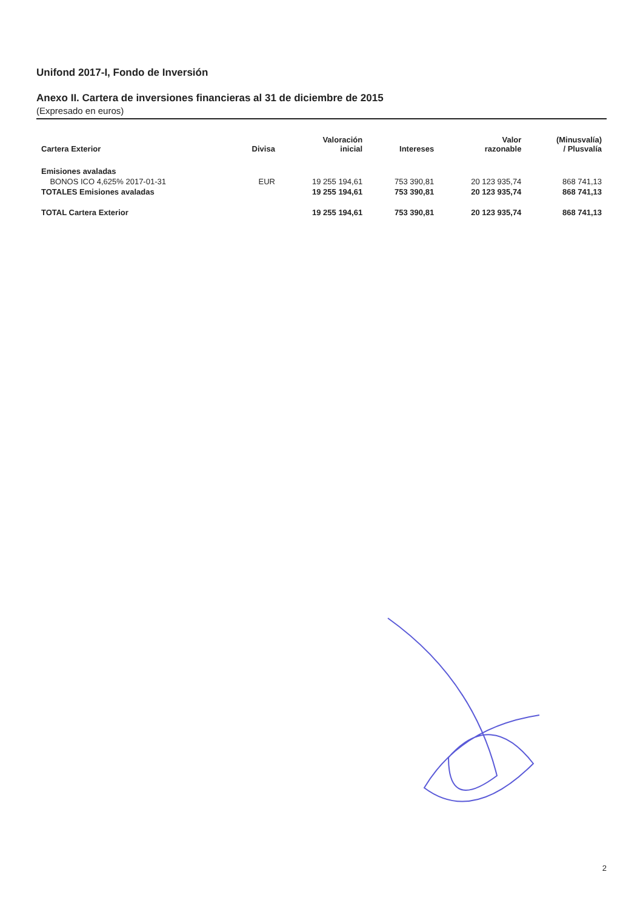Unifond 2017-I, Fondo de Inversión
Anexo II. Cartera de inversiones financieras al 31 de diciembre de 2015
(Expresado en euros)
| Cartera Exterior | Divisa | Valoración inicial | Intereses | Valor razonable | (Minusvalía) / Plusvalía |
| --- | --- | --- | --- | --- | --- |
| Emisiones avaladas | | | | | |
| BONOS ICO 4,625% 2017-01-31 | EUR | 19 255 194,61 | 753 390,81 | 20 123 935,74 | 868 741,13 |
| TOTALES Emisiones avaladas | | 19 255 194,61 | 753 390,81 | 20 123 935,74 | 868 741,13 |
| TOTAL Cartera Exterior | | 19 255 194,61 | 753 390,81 | 20 123 935,74 | 868 741,13 |
2